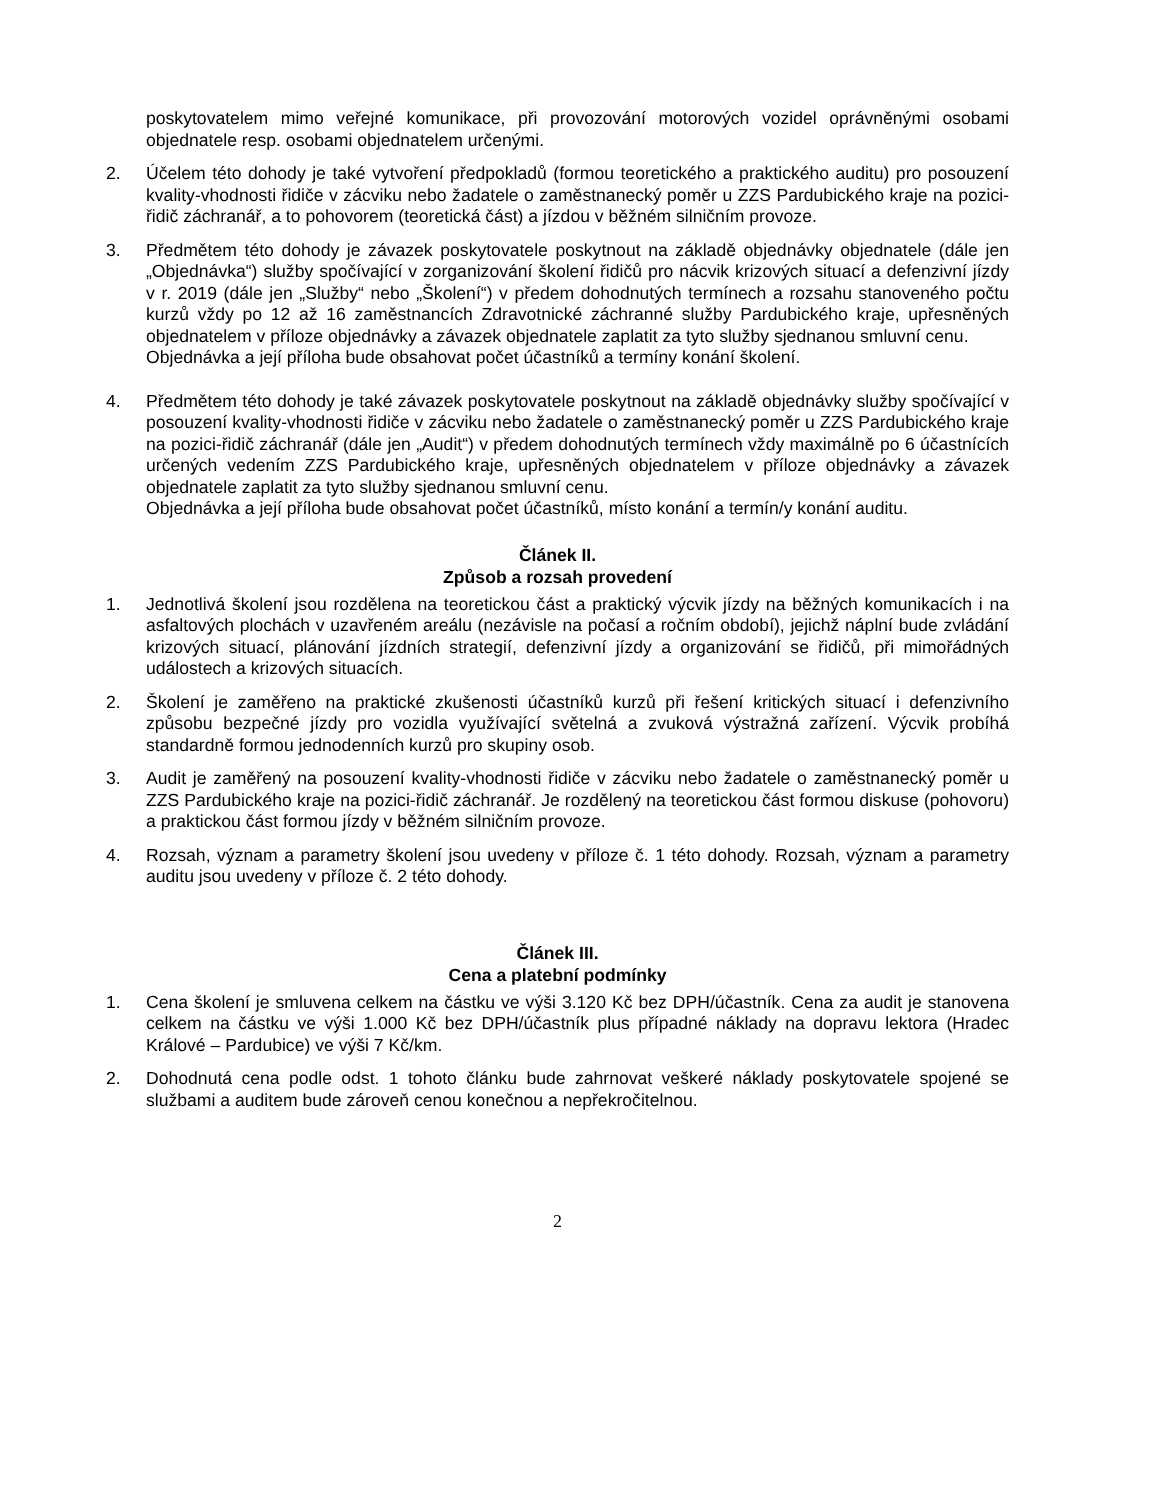poskytovatelem mimo veřejné komunikace, při provozování motorových vozidel oprávněnými osobami objednatele resp. osobami objednatelem určenými.
2. Účelem této dohody je také vytvoření předpokladů (formou teoretického a praktického auditu) pro posouzení kvality-vhodnosti řidiče v zácviku nebo žadatele o zaměstnanecký poměr u ZZS Pardubického kraje na pozici-řidič záchranář, a to pohovorem (teoretická část) a jízdou v běžném silničním provoze.
3. Předmětem této dohody je závazek poskytovatele poskytnout na základě objednávky objednatele (dále jen „Objednávka“) služby spočívající v zorganizování školení řidičů pro nácvik krizových situací a defenzivní jízdy v r. 2019 (dále jen „Služby“ nebo „Školení“) v předem dohodnutých termínech a rozsahu stanoveného počtu kurzů vždy po 12 až 16 zaměstnancích Zdravotnické záchranné služby Pardubického kraje, upřesněných objednatelem v příloze objednávky a závazek objednatele zaplatit za tyto služby sjednanou smluvní cenu.
Objednávka a její příloha bude obsahovat počet účastníků a termíny konání školení.
4. Předmětem této dohody je také závazek poskytovatele poskytnout na základě objednávky služby spočívající v posouzení kvality-vhodnosti řidiče v zácviku nebo žadatele o zaměstnanecký poměr u ZZS Pardubického kraje na pozici-řidič záchranář (dále jen „Audit“) v předem dohodnutých termínech vždy maximálně po 6 účastnících určených vedením ZZS Pardubického kraje, upřesněných objednatelem v příloze objednávky a závazek objednatele zaplatit za tyto služby sjednanou smluvní cenu.
Objednávka a její příloha bude obsahovat počet účastníků, místo konání a termín/y konání auditu.
Článek II.
Způsob a rozsah provedení
1. Jednotlivá školení jsou rozdělena na teoretickou část a praktický výcvik jízdy na běžných komunikacích i na asfaltových plochách v uzavřeném areálu (nezávisle na počasí a ročním období), jejichž náplní bude zvládání krizových situací, plánování jízdních strategií, defenzivní jízdy a organizování se řidičů, při mimořádných událostech a krizových situacích.
2. Školení je zaměřeno na praktické zkušenosti účastníků kurzů při řešení kritických situací i defenzivního způsobu bezpečné jízdy pro vozidla využívající světelná a zvuková výstražná zařízení. Výcvik probíhá standardně formou jednodenních kurzů pro skupiny osob.
3. Audit je zaměřený na posouzení kvality-vhodnosti řidiče v zácviku nebo žadatele o zaměstnanecký poměr u ZZS Pardubického kraje na pozici-řidič záchranář. Je rozdělený na teoretickou část formou diskuse (pohovoru) a praktickou část formou jízdy v běžném silničním provoze.
4. Rozsah, význam a parametry školení jsou uvedeny v příloze č. 1 této dohody. Rozsah, význam a parametry auditu jsou uvedeny v příloze č. 2 této dohody.
Článek III.
Cena a platební podmínky
1. Cena školení je smluvena celkem na částku ve výši 3.120 Kč bez DPH/účastník. Cena za audit je stanovena celkem na částku ve výši 1.000 Kč bez DPH/účastník plus případné náklady na dopravu lektora (Hradec Králové – Pardubice) ve výši 7 Kč/km.
2. Dohodnutá cena podle odst. 1 tohoto článku bude zahrnovat veškeré náklady poskytovatele spojené se službami a auditem bude zároveň cenou konečnou a nepřekročitelnou.
2